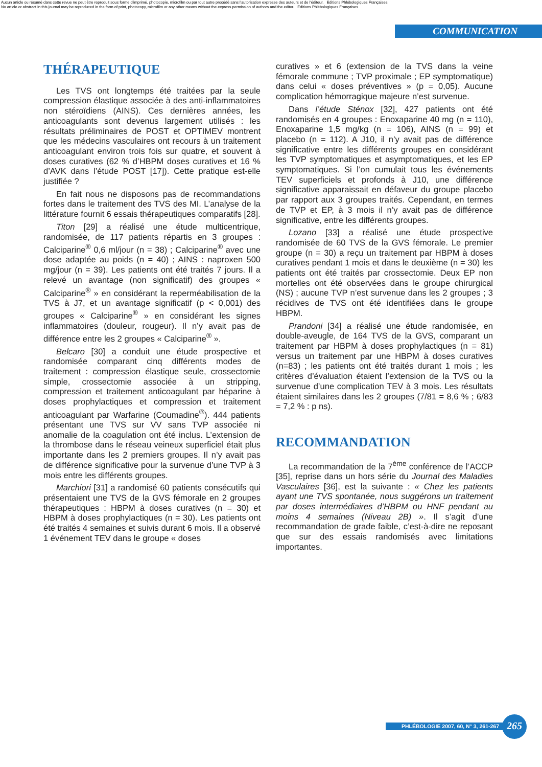Aucun article ou résumé dans cette revue ne peut être reproduit sous forme d'imprimé, photocopie, microfilm ou par tout autre procédé sans l'autorisation expresse des auteurs et de l'éditeur. Editions Phlébologiques Françaises
No article or abstract in this journal may be reproduced in the form of print, photocopy, microfilm or any other means without the express permission of authors and the editor. Editions Phlébologiques Françaises
COMMUNICATION
THÉRAPEUTIQUE
Les TVS ont longtemps été traitées par la seule compression élastique associée à des anti-inflammatoires non stéroïdiens (AINS). Ces dernières années, les anticoagulants sont devenus largement utilisés : les résultats préliminaires de POST et OPTIMEV montrent que les médecins vasculaires ont recours à un traitement anticoagulant environ trois fois sur quatre, et souvent à doses curatives (62 % d’HBPM doses curatives et 16 % d’AVK dans l’étude POST [17]). Cette pratique est-elle justifiée ?
En fait nous ne disposons pas de recommandations fortes dans le traitement des TVS des MI. L’analyse de la littérature fournit 6 essais thérapeutiques comparatifs [28].
Titon [29] a réalisé une étude multicentrique, randomisée, de 117 patients répartis en 3 groupes : Calciparine<sup>®</sup> 0,6 ml/jour (n = 38) ; Calciparine<sup>®</sup> avec une dose adaptée au poids (n = 40) ; AINS : naproxen 500 mg/jour (n = 39). Les patients ont été traités 7 jours. Il a relevé un avantage (non significatif) des groupes « Calciparine<sup>®</sup> » en considérant la reperméabilisation de la TVS à J7, et un avantage significatif (p < 0,001) des groupes « Calciparine<sup>®</sup> » en considérant les signes inflammatoires (douleur, rougeur). Il n’y avait pas de différence entre les 2 groupes « Calciparine<sup>®</sup> ».
Belcaro [30] a conduit une étude prospective et randomisée comparant cinq différents modes de traitement : compression élastique seule, crossectomie simple, crossectomie associée à un stripping, compression et traitement anticoagulant par héparine à doses prophylactiques et compression et traitement anticoagulant par Warfarine (Coumadine<sup>®</sup>). 444 patients présentant une TVS sur VV sans TVP associée ni anomalie de la coagulation ont été inclus. L’extension de la thrombose dans le réseau veineux superficiel était plus importante dans les 2 premiers groupes. Il n’y avait pas de différence significative pour la survenue d’une TVP à 3 mois entre les différents groupes.
Marchiori [31] a randomisé 60 patients consécutifs qui présentaient une TVS de la GVS fémorale en 2 groupes thérapeutiques : HBPM à doses curatives (n = 30) et HBPM à doses prophylactiques (n = 30). Les patients ont été traités 4 semaines et suivis durant 6 mois. Il a observé 1 événement TEV dans le groupe « doses
curatives » et 6 (extension de la TVS dans la veine fémorale commune ; TVP proximale ; EP symptomatique) dans celui « doses préventives » (p = 0,05). Aucune complication hémorragique majeure n’est survenue.
Dans l’étude Sténox [32], 427 patients ont été randomisés en 4 groupes : Enoxaparine 40 mg (n = 110), Enoxaparine 1,5 mg/kg (n = 106), AINS (n = 99) et placebo (n = 112). A J10, il n’y avait pas de différence significative entre les différents groupes en considérant les TVP symptomatiques et asymptomatiques, et les EP symptomatiques. Si l’on cumulait tous les événements TEV superficiels et profonds à J10, une différence significative apparaissait en défaveur du groupe placebo par rapport aux 3 groupes traités. Cependant, en termes de TVP et EP, à 3 mois il n’y avait pas de différence significative, entre les différents groupes.
Lozano [33] a réalisé une étude prospective randomisée de 60 TVS de la GVS fémorale. Le premier groupe (n = 30) a reçu un traitement par HBPM à doses curatives pendant 1 mois et dans le deuxième (n = 30) les patients ont été traités par crossectomie. Deux EP non mortelles ont été observées dans le groupe chirurgical (NS) ; aucune TVP n’est survenue dans les 2 groupes ; 3 récidives de TVS ont été identifiées dans le groupe HBPM.
Prandoni [34] a réalisé une étude randomisée, en double-aveugle, de 164 TVS de la GVS, comparant un traitement par HBPM à doses prophylactiques (n = 81) versus un traitement par une HBPM à doses curatives (n=83) ; les patients ont été traités durant 1 mois ; les critères d’évaluation étaient l’extension de la TVS ou la survenue d’une complication TEV à 3 mois. Les résultats étaient similaires dans les 2 groupes (7/81 = 8,6 % ; 6/83 = 7,2 % : p ns).
RECOMMANDATION
La recommandation de la 7<sup>ème</sup> conférence de l’ACCP [35], reprise dans un hors série du Journal des Maladies Vasculaires [36], est la suivante : « Chez les patients ayant une TVS spontanée, nous suggérons un traitement par doses intermédiaires d’HBPM ou HNF pendant au moins 4 semaines (Niveau 2B) ». Il s’agit d’une recommandation de grade faible, c’est-à-dire ne reposant que sur des essais randomisés avec limitations importantes.
PHLÉBOLOGIE 2007, 60, N° 3, 261-267 265